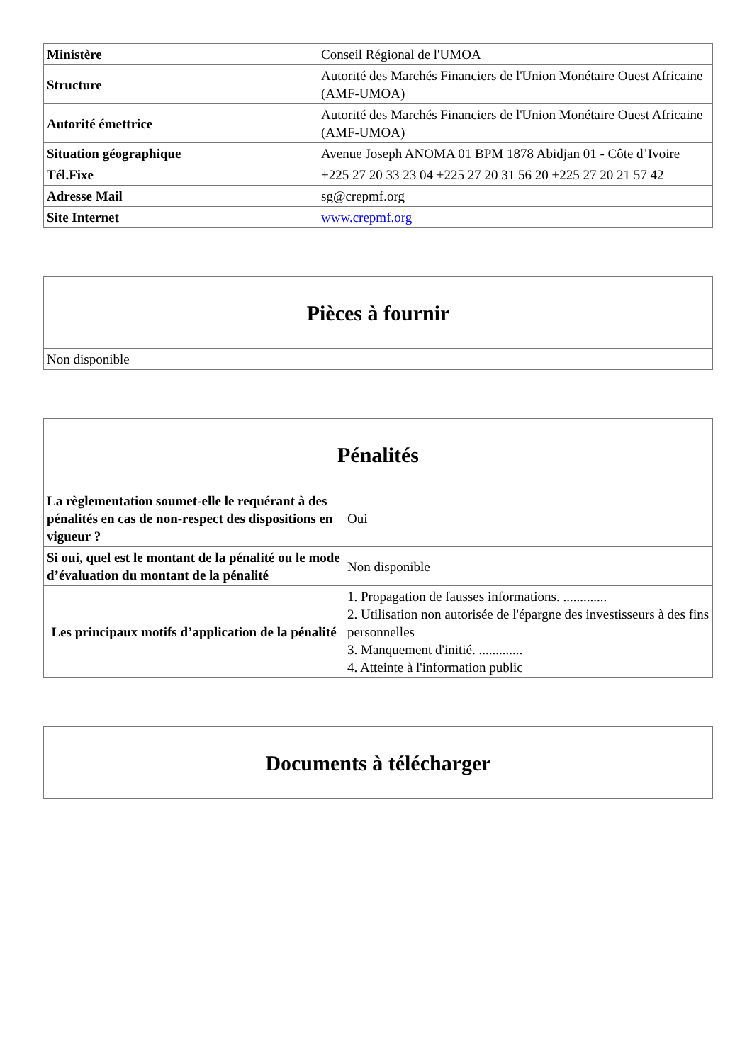| Ministère | Conseil Régional de l'UMOA |
| Structure | Autorité des Marchés Financiers de l'Union Monétaire Ouest Africaine (AMF-UMOA) |
| Autorité émettrice | Autorité des Marchés Financiers de l'Union Monétaire Ouest Africaine (AMF-UMOA) |
| Situation géographique | Avenue Joseph ANOMA 01 BPM 1878 Abidjan 01 - Côte d’Ivoire |
| Tél.Fixe | +225 27 20 33 23 04 +225 27 20 31 56 20 +225 27 20 21 57 42 |
| Adresse Mail | sg@crepmf.org |
| Site Internet | www.crepmf.org |
| Pièces à fournir |
| Non disponible |
| Pénalités | |
| La règlementation soumet-elle le requérant à des pénalités en cas de non-respect des dispositions en vigueur ? | Oui |
| Si oui, quel est le montant de la pénalité ou le mode d’évaluation du montant de la pénalité | Non disponible |
| Les principaux motifs d’application de la pénalité | 1. Propagation de fausses informations. ............. 2. Utilisation non autorisée de l'épargne des investisseurs à des fins personnelles 3. Manquement d'initié. ............. 4. Atteinte à l'information public |
| Documents à télécharger |